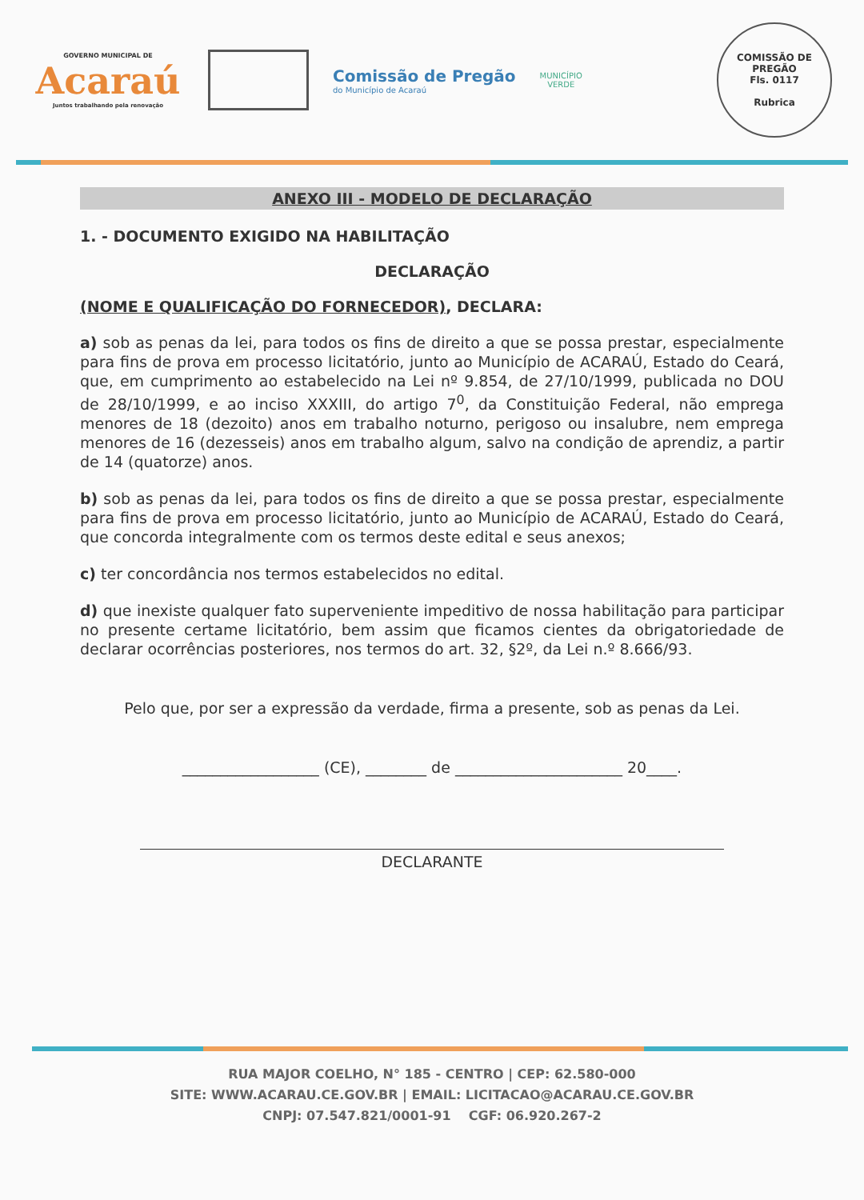GOVERNO MUNICIPAL DE
Acaraú
Juntos trabalhando pela renovação
Comissão de Pregão
do Município de Acaraú
MUNICÍPIO
VERDE
COMISSÃO DE PREGÃO
Fls. 0117
Rubrica
ANEXO III - MODELO DE DECLARAÇÃO
1. - DOCUMENTO EXIGIDO NA HABILITAÇÃO
DECLARAÇÃO
(NOME E QUALIFICAÇÃO DO FORNECEDOR), DECLARA:
a) sob as penas da lei, para todos os fins de direito a que se possa prestar, especialmente para fins de prova em processo licitatório, junto ao Município de ACARAÚ, Estado do Ceará, que, em cumprimento ao estabelecido na Lei nº 9.854, de 27/10/1999, publicada no DOU de 28/10/1999, e ao inciso XXXIII, do artigo 7<sup>0</sup>, da Constituição Federal, não emprega menores de 18 (dezoito) anos em trabalho noturno, perigoso ou insalubre, nem emprega menores de 16 (dezesseis) anos em trabalho algum, salvo na condição de aprendiz, a partir de 14 (quatorze) anos.
b) sob as penas da lei, para todos os fins de direito a que se possa prestar, especialmente para fins de prova em processo licitatório, junto ao Município de ACARAÚ, Estado do Ceará, que concorda integralmente com os termos deste edital e seus anexos;
c) ter concordância nos termos estabelecidos no edital.
d) que inexiste qualquer fato superveniente impeditivo de nossa habilitação para participar no presente certame licitatório, bem assim que ficamos cientes da obrigatoriedade de declarar ocorrências posteriores, nos termos do art. 32, §2º, da Lei n.º 8.666/93.
Pelo que, por ser a expressão da verdade, firma a presente, sob as penas da Lei.
__________________ (CE), ________ de ______________________ 20____.
DECLARANTE
RUA MAJOR COELHO, N° 185 - CENTRO | CEP: 62.580-000
SITE: WWW.ACARAU.CE.GOV.BR | EMAIL: LICITACAO@ACARAU.CE.GOV.BR
CNPJ: 07.547.821/0001-91 CGF: 06.920.267-2